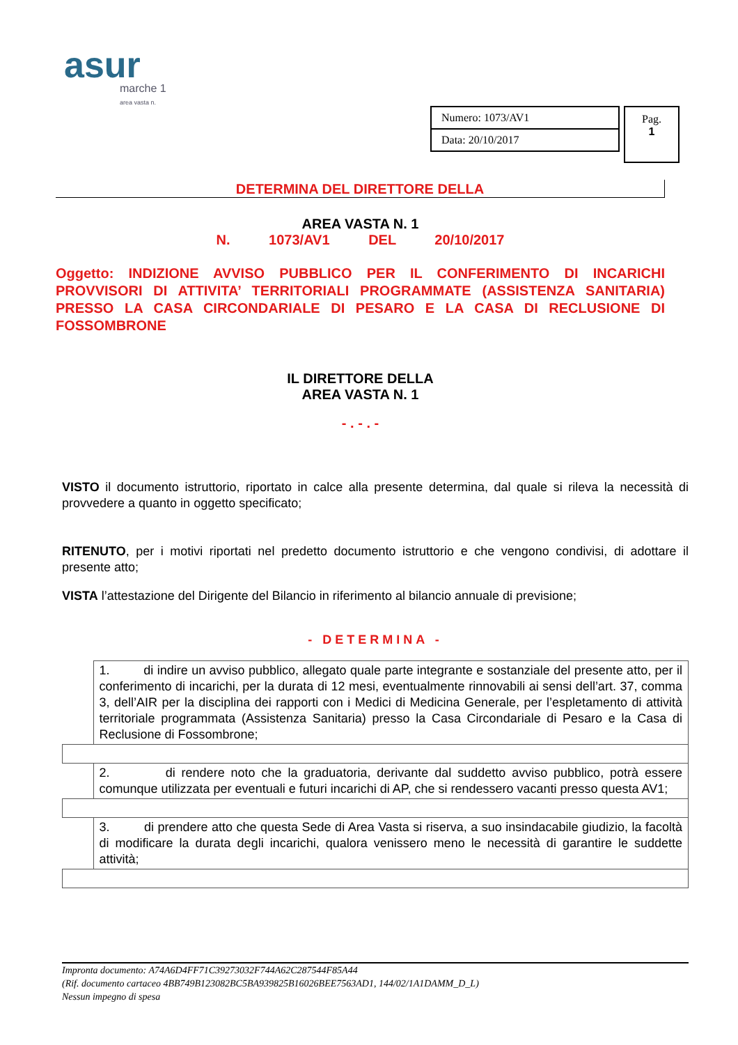asur
marche 1
area vasta n.
| Numero: 1073/AV1 |
| Data: 20/10/2017 |
Pag.
1
DETERMINA DEL DIRETTORE DELLA
AREA VASTA N. 1
N. 1073/AV1 DEL 20/10/2017
Oggetto: INDIZIONE AVVISO PUBBLICO PER IL CONFERIMENTO DI INCARICHI PROVVISORI DI ATTIVITA’ TERRITORIALI PROGRAMMATE (ASSISTENZA SANITARIA) PRESSO LA CASA CIRCONDARIALE DI PESARO E LA CASA DI RECLUSIONE DI FOSSOMBRONE
IL DIRETTORE DELLA
AREA VASTA N. 1
- . - . -
VISTO il documento istruttorio, riportato in calce alla presente determina, dal quale si rileva la necessità di provvedere a quanto in oggetto specificato;
RITENUTO, per i motivi riportati nel predetto documento istruttorio e che vengono condivisi, di adottare il presente atto;
VISTA l’attestazione del Dirigente del Bilancio in riferimento al bilancio annuale di previsione;
- DETERMINA -
| | 1. di indire un avviso pubblico, allegato quale parte integrante e sostanziale del presente atto, per il conferimento di incarichi, per la durata di 12 mesi, eventualmente rinnovabili ai sensi dell’art. 37, comma 3, dell’AIR per la disciplina dei rapporti con i Medici di Medicina Generale, per l’espletamento di attività territoriale programmata (Assistenza Sanitaria) presso la Casa Circondariale di Pesaro e la Casa di Reclusione di Fossombrone; |
| | 2. di rendere noto che la graduatoria, derivante dal suddetto avviso pubblico, potrà essere comunque utilizzata per eventuali e futuri incarichi di AP, che si rendessero vacanti presso questa AV1; |
| | 3. di prendere atto che questa Sede di Area Vasta si riserva, a suo insindacabile giudizio, la facoltà di modificare la durata degli incarichi, qualora venissero meno le necessità di garantire le suddette attività; |
Impronta documento: A74A6D4FF71C39273032F744A62C287544F85A44
(Rif. documento cartaceo 4BB749B123082BC5BA939825B16026BEE7563AD1, 144/02/1A1DAMM_D_L)
Nessun impegno di spesa